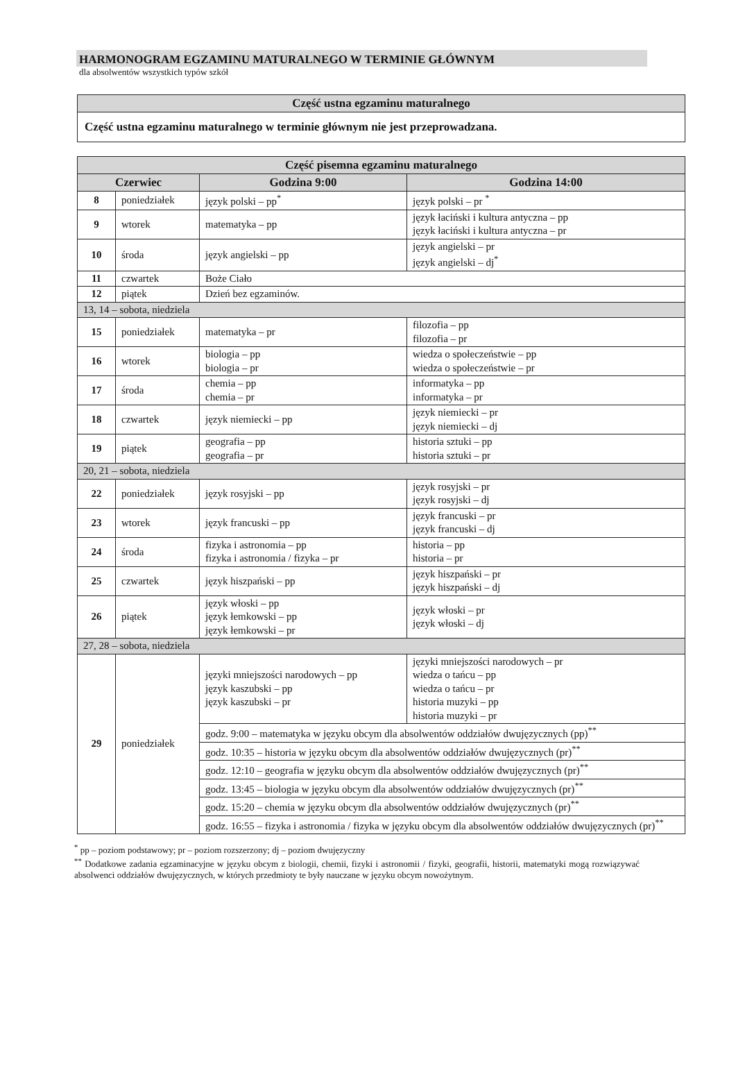HARMONOGRAM EGZAMINU MATURALNEGO W TERMINIE GŁÓWNYM
dla absolwentów wszystkich typów szkół
| Część ustna egzaminu maturalnego |
| --- |
| Część ustna egzaminu maturalnego w terminie głównym nie jest przeprowadzana. |
| Część pisemna egzaminu maturalnego | | | |
| --- | --- | --- | --- |
| Czerwiec | | Godzina 9:00 | Godzina 14:00 |
| 8 | poniedziałek | język polski – pp<sup>*</sup> | język polski – pr <sup>*</sup> |
| 9 | wtorek | matematyka – pp | język łaciński i kultura antyczna – pp język łaciński i kultura antyczna – pr |
| 10 | środa | język angielski – pp | język angielski – pr język angielski – dj<sup>*</sup> |
| 11 | czwartek | Boże Ciało | |
| 12 | piątek | Dzień bez egzaminów. | |
| 13, 14 – sobota, niedziela | | | |
| 15 | poniedziałek | matematyka – pr | filozofia – pp filozofia – pr |
| 16 | wtorek | biologia – pp biologia – pr | wiedza o społeczeństwie – pp wiedza o społeczeństwie – pr |
| 17 | środa | chemia – pp chemia – pr | informatyka – pp informatyka – pr |
| 18 | czwartek | język niemiecki – pp | język niemiecki – pr język niemiecki – dj |
| 19 | piątek | geografia – pp geografia – pr | historia sztuki – pp historia sztuki – pr |
| 20, 21 – sobota, niedziela | | | |
| 22 | poniedziałek | język rosyjski – pp | język rosyjski – pr język rosyjski – dj |
| 23 | wtorek | język francuski – pp | język francuski – pr język francuski – dj |
| 24 | środa | fizyka i astronomia – pp fizyka i astronomia / fizyka – pr | historia – pp historia – pr |
| 25 | czwartek | język hiszpański – pp | język hiszpański – pr język hiszpański – dj |
| 26 | piątek | język włoski – pp język łemkowski – pp język łemkowski – pr | język włoski – pr język włoski – dj |
| 27, 28 – sobota, niedziela | | | |
| 29 | poniedziałek | języki mniejszości narodowych – pp język kaszubski – pp język kaszubski – pr | języki mniejszości narodowych – pr wiedza o tańcu – pp wiedza o tańcu – pr historia muzyki – pp historia muzyki – pr |
| | | godz. 9:00 – matematyka w języku obcym dla absolwentów oddziałów dwujęzycznych (pp)<sup>**</sup> | |
| | | godz. 10:35 – historia w języku obcym dla absolwentów oddziałów dwujęzycznych (pr)<sup>**</sup> | |
| | | godz. 12:10 – geografia w języku obcym dla absolwentów oddziałów dwujęzycznych (pr)<sup>**</sup> | |
| | | godz. 13:45 – biologia w języku obcym dla absolwentów oddziałów dwujęzycznych (pr)<sup>**</sup> | |
| | | godz. 15:20 – chemia w języku obcym dla absolwentów oddziałów dwujęzycznych (pr)<sup>**</sup> | |
| | | godz. 16:55 – fizyka i astronomia / fizyka w języku obcym dla absolwentów oddziałów dwujęzycznych (pr)<sup>**</sup> | |
<sup>*</sup> pp – poziom podstawowy; pr – poziom rozszerzony; dj – poziom dwujęzyczny
<sup>**</sup> Dodatkowe zadania egzaminacyjne w języku obcym z biologii, chemii, fizyki i astronomii / fizyki, geografii, historii, matematyki mogą rozwiązywać absolwenci oddziałów dwujęzycznych, w których przedmioty te były nauczane w języku obcym nowożytnym.